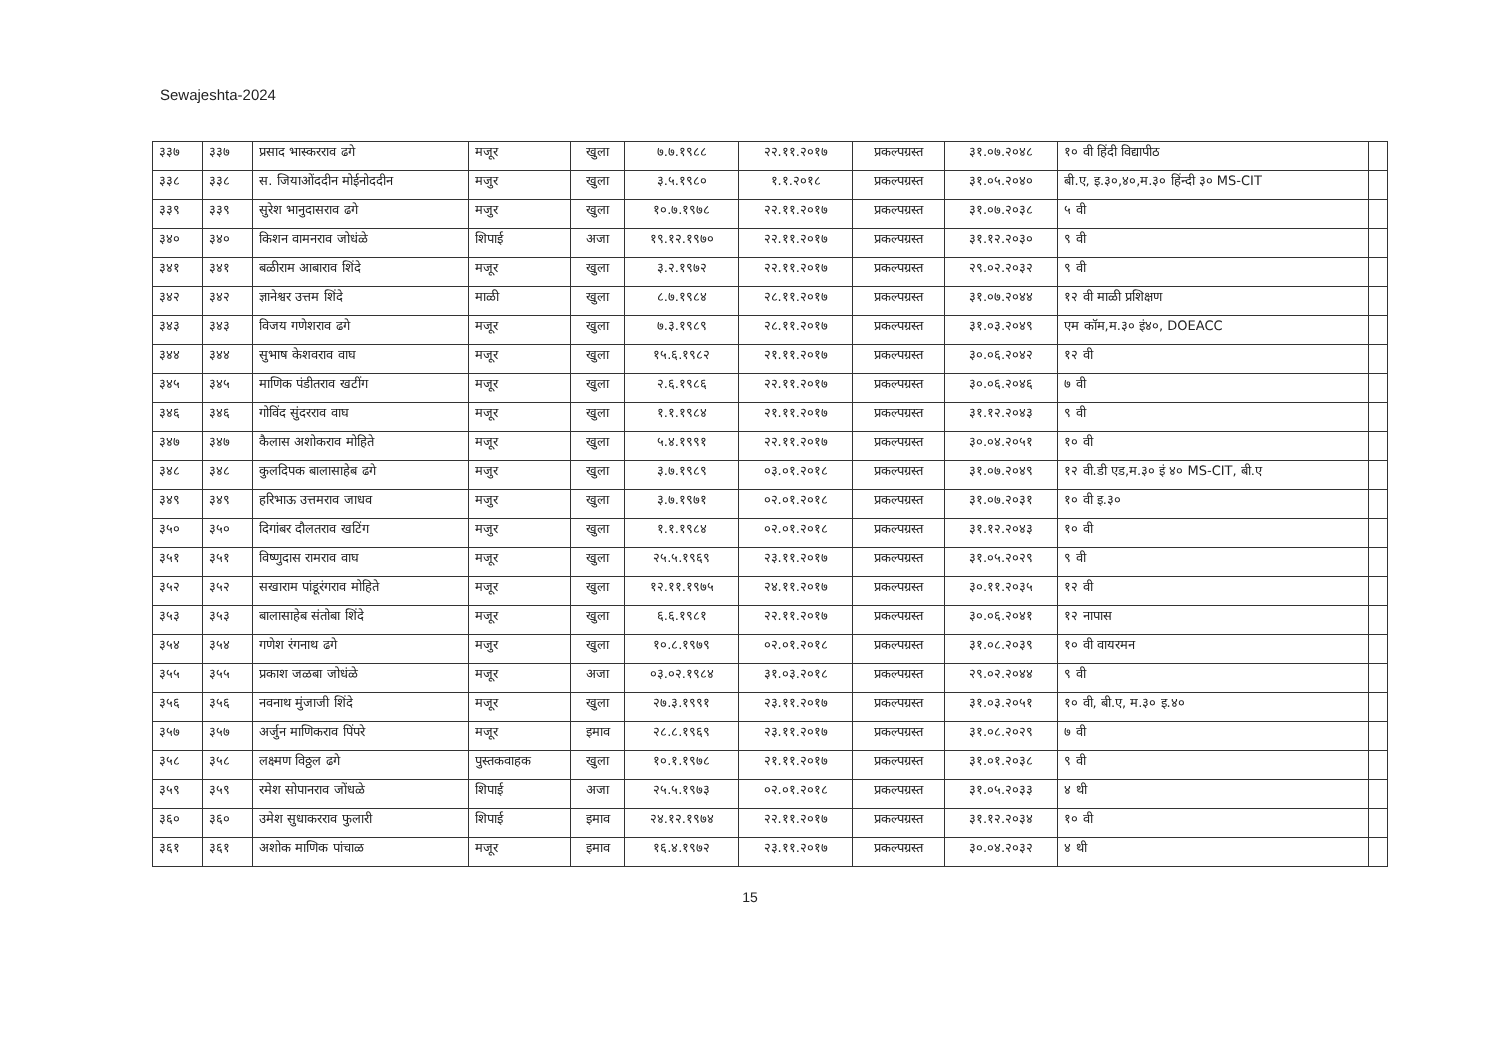Sewajeshta-2024
| ३३७ | ३३७ | प्रसाद भास्करराव ढगे | मजूर | खुला | ७.७.१९८८ | २२.११.२०१७ | प्रकल्पग्रस्त | ३१.०७.२०४८ | १० वी हिंदी विद्यापीठ | |
| ३३८ | ३३८ | स. जियाओंददीन मोईनोददीन | मजुर | खुला | ३.५.१९८० | १.१.२०१८ | प्रकल्पग्रस्त | ३१.०५.२०४० | बी.ए, इ.३०,४०,म.३० हिंन्दी ३० MS-CIT | |
| ३३९ | ३३९ | सुरेश भानुदासराव ढगे | मजुर | खुला | १०.७.१९७८ | २२.११.२०१७ | प्रकल्पग्रस्त | ३१.०७.२०३८ | ५ वी | |
| ३४० | ३४० | किशन वामनराव जोधंळे | शिपाई | अजा | १९.१२.१९७० | २२.११.२०१७ | प्रकल्पग्रस्त | ३१.१२.२०३० | ९ वी | |
| ३४१ | ३४१ | बळीराम आबाराव शिंदे | मजूर | खुला | ३.२.१९७२ | २२.११.२०१७ | प्रकल्पग्रस्त | २९.०२.२०३२ | ९ वी | |
| ३४२ | ३४२ | ज्ञानेश्वर उत्तम शिंदे | माळी | खुला | ८.७.१९८४ | २८.११.२०१७ | प्रकल्पग्रस्त | ३१.०७.२०४४ | १२ वी माळी प्रशिक्षण | |
| ३४३ | ३४३ | विजय गणेशराव ढगे | मजूर | खुला | ७.३.१९८९ | २८.११.२०१७ | प्रकल्पग्रस्त | ३१.०३.२०४९ | एम कॉम,म.३० इं४०, DOEACC | |
| ३४४ | ३४४ | सुभाष केशवराव वाघ | मजूर | खुला | १५.६.१९८२ | २१.११.२०१७ | प्रकल्पग्रस्त | ३०.०६.२०४२ | १२ वी | |
| ३४५ | ३४५ | माणिक पंडीतराव खटींग | मजूर | खुला | २.६.१९८६ | २२.११.२०१७ | प्रकल्पग्रस्त | ३०.०६.२०४६ | ७ वी | |
| ३४६ | ३४६ | गोविंद सुंदरराव वाघ | मजूर | खुला | १.१.१९८४ | २१.११.२०१७ | प्रकल्पग्रस्त | ३१.१२.२०४३ | ९ वी | |
| ३४७ | ३४७ | कैलास अशोकराव मोहिते | मजूर | खुला | ५.४.१९९१ | २२.११.२०१७ | प्रकल्पग्रस्त | ३०.०४.२०५१ | १० वी | |
| ३४८ | ३४८ | कुलदिपक बालासाहेब ढगे | मजुर | खुला | ३.७.१९८९ | ०३.०१.२०१८ | प्रकल्पग्रस्त | ३१.०७.२०४९ | १२ वी.डी एड,म.३० इं ४० MS-CIT, बी.ए | |
| ३४९ | ३४९ | हरिभाऊ उत्तमराव जाधव | मजुर | खुला | ३.७.१९७१ | ०२.०१.२०१८ | प्रकल्पग्रस्त | ३१.०७.२०३१ | १० वी इ.३० | |
| ३५० | ३५० | दिगांबर दौलतराव खटिंग | मजुर | खुला | १.१.१९८४ | ०२.०१.२०१८ | प्रकल्पग्रस्त | ३१.१२.२०४३ | १० वी | |
| ३५१ | ३५१ | विष्णुदास रामराव वाघ | मजूर | खुला | २५.५.१९६९ | २३.११.२०१७ | प्रकल्पग्रस्त | ३१.०५.२०२९ | ९ वी | |
| ३५२ | ३५२ | सखाराम पांडूरंगराव मोहिते | मजूर | खुला | १२.११.१९७५ | २४.११.२०१७ | प्रकल्पग्रस्त | ३०.११.२०३५ | १२ वी | |
| ३५३ | ३५३ | बालासाहेब संतोबा शिंदे | मजूर | खुला | ६.६.१९८१ | २२.११.२०१७ | प्रकल्पग्रस्त | ३०.०६.२०४१ | १२ नापास | |
| ३५४ | ३५४ | गणेश रंगनाथ ढगे | मजुर | खुला | १०.८.१९७९ | ०२.०१.२०१८ | प्रकल्पग्रस्त | ३१.०८.२०३९ | १० वी वायरमन | |
| ३५५ | ३५५ | प्रकाश जळबा जोधंळे | मजूर | अजा | ०३.०२.१९८४ | ३१.०३.२०१८ | प्रकल्पग्रस्त | २९.०२.२०४४ | ९ वी | |
| ३५६ | ३५६ | नवनाथ मुंजाजी शिंदे | मजूर | खुला | २७.३.१९९१ | २३.११.२०१७ | प्रकल्पग्रस्त | ३१.०३.२०५१ | १० वी, बी.ए, म.३० इ.४० | |
| ३५७ | ३५७ | अर्जुन माणिकराव पिंपरे | मजूर | इमाव | २८.८.१९६९ | २३.११.२०१७ | प्रकल्पग्रस्त | ३१.०८.२०२९ | ७ वी | |
| ३५८ | ३५८ | लक्ष्मण विठ्ठल ढगे | पुस्तकवाहक | खुला | १०.१.१९७८ | २१.११.२०१७ | प्रकल्पग्रस्त | ३१.०१.२०३८ | ९ वी | |
| ३५९ | ३५९ | रमेश सोपानराव जोंधळे | शिपाई | अजा | २५.५.१९७३ | ०२.०१.२०१८ | प्रकल्पग्रस्त | ३१.०५.२०३३ | ४ थी | |
| ३६० | ३६० | उमेश सुधाकरराव फुलारी | शिपाई | इमाव | २४.१२.१९७४ | २२.११.२०१७ | प्रकल्पग्रस्त | ३१.१२.२०३४ | १० वी | |
| ३६१ | ३६१ | अशोक माणिक पांचाळ | मजूर | इमाव | १६.४.१९७२ | २३.११.२०१७ | प्रकल्पग्रस्त | ३०.०४.२०३२ | ४ थी | |
15